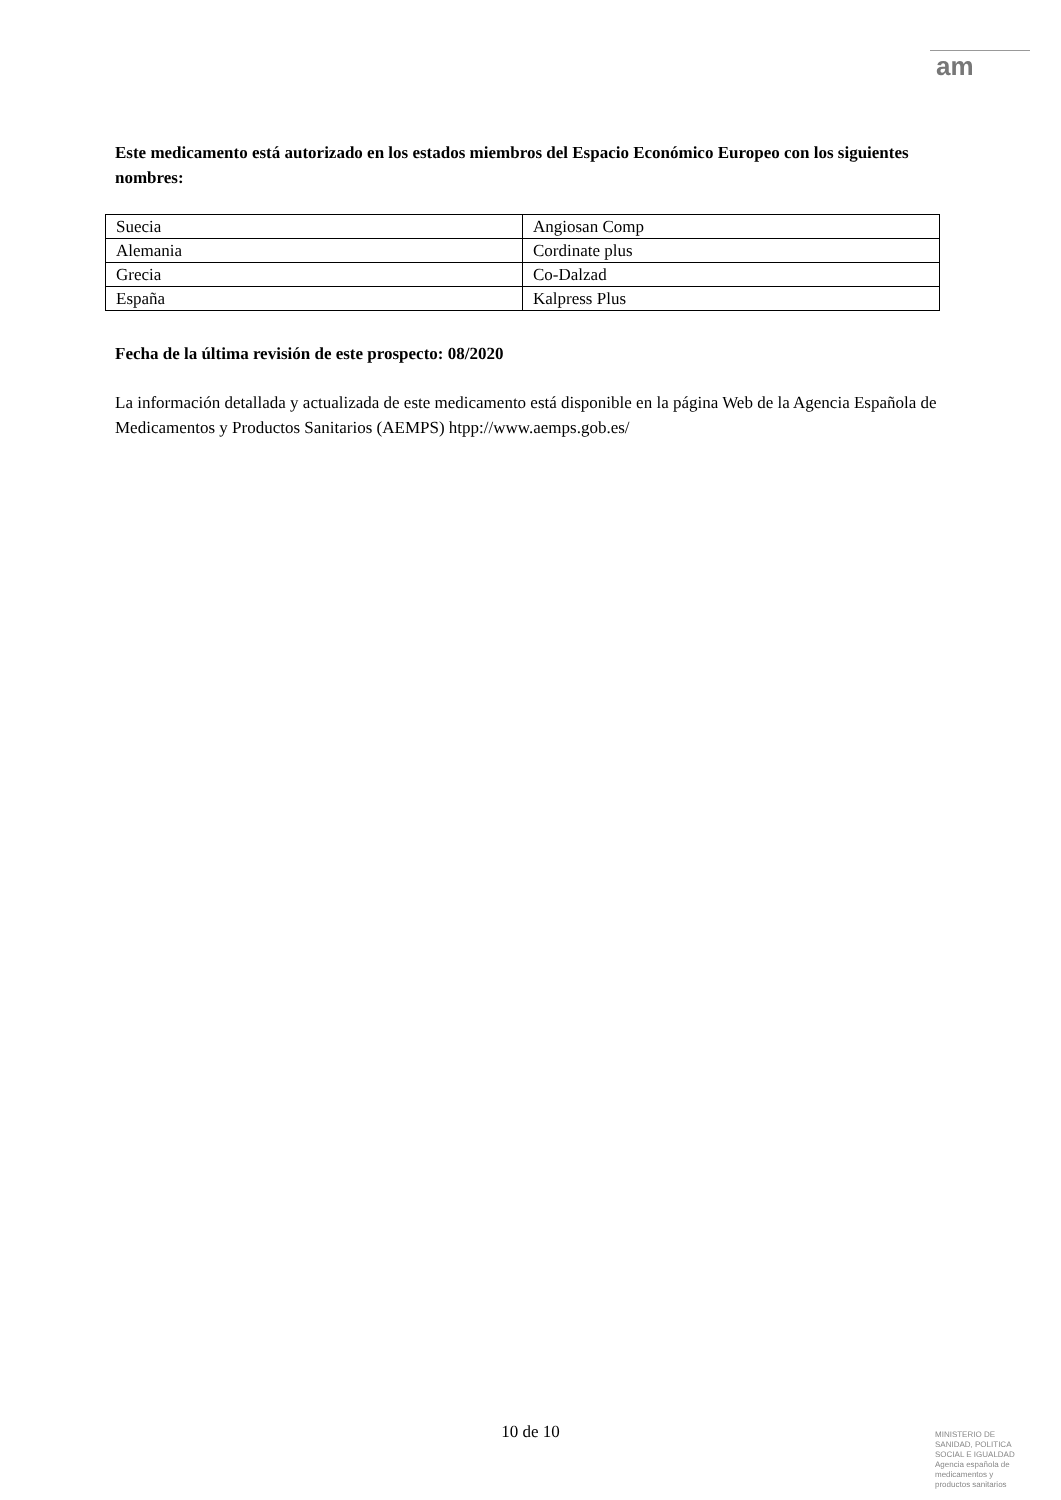am
Este medicamento está autorizado en los estados miembros del Espacio Económico Europeo con los siguientes nombres:
| Suecia | Angiosan Comp |
| Alemania | Cordinate plus |
| Grecia | Co-Dalzad |
| España | Kalpress Plus |
Fecha de la última revisión de este prospecto: 08/2020
La información detallada y actualizada de este medicamento está disponible en la página Web de la Agencia Española de Medicamentos y Productos Sanitarios (AEMPS) htpp://www.aemps.gob.es/
10 de 10
MINISTERIO DE
SANIDAD, POLITICA
SOCIAL E IGUALDAD
Agencia española de
medicamentos y
productos sanitarios